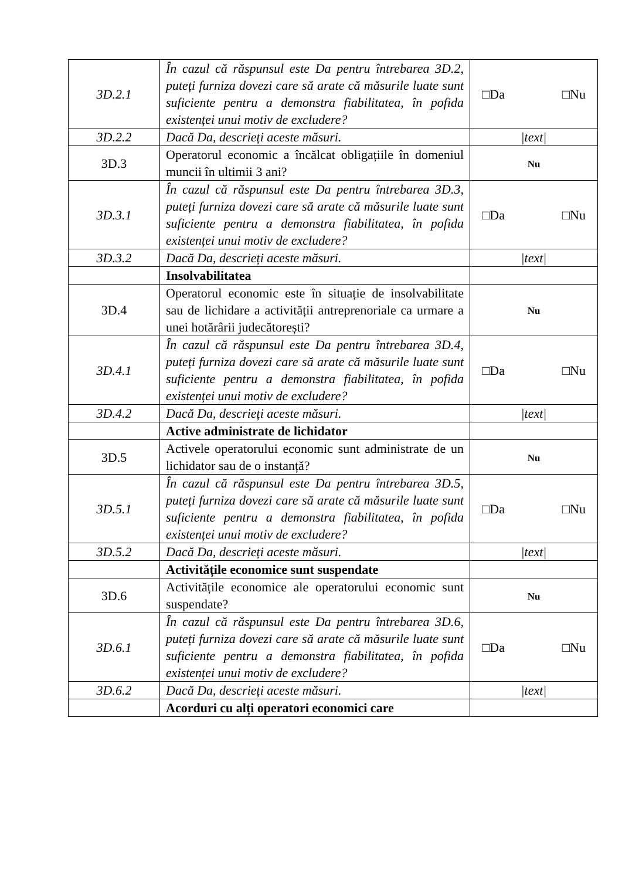| 3D.2.1 | În cazul că răspunsul este Da pentru întrebarea 3D.2, puteți furniza dovezi care să arate că măsurile luate sunt suficiente pentru a demonstra fiabilitatea, în pofida existenței unui motiv de excludere? | □Da □Nu |
| 3D.2.2 | Dacă Da, descrieți aceste măsuri. | /text/ |
| 3D.3 | Operatorul economic a încălcat obligațiile în domeniul muncii în ultimii 3 ani? | Nu |
| 3D.3.1 | În cazul că răspunsul este Da pentru întrebarea 3D.3, puteți furniza dovezi care să arate că măsurile luate sunt suficiente pentru a demonstra fiabilitatea, în pofida existenței unui motiv de excludere? | □Da □Nu |
| 3D.3.2 | Dacă Da, descrieți aceste măsuri. | /text/ |
| | Insolvabilitatea | |
| 3D.4 | Operatorul economic este în situație de insolvabilitate sau de lichidare a activității antreprenoriale ca urmare a unei hotărârii judecătorești? | Nu |
| 3D.4.1 | În cazul că răspunsul este Da pentru întrebarea 3D.4, puteți furniza dovezi care să arate că măsurile luate sunt suficiente pentru a demonstra fiabilitatea, în pofida existenței unui motiv de excludere? | □Da □Nu |
| 3D.4.2 | Dacă Da, descrieți aceste măsuri. | /text/ |
| | Active administrate de lichidator | |
| 3D.5 | Activele operatorului economic sunt administrate de un lichidator sau de o instanță? | Nu |
| 3D.5.1 | În cazul că răspunsul este Da pentru întrebarea 3D.5, puteți furniza dovezi care să arate că măsurile luate sunt suficiente pentru a demonstra fiabilitatea, în pofida existenței unui motiv de excludere? | □Da □Nu |
| 3D.5.2 | Dacă Da, descrieți aceste măsuri. | /text/ |
| | Activitățile economice sunt suspendate | |
| 3D.6 | Activitățile economice ale operatorului economic sunt suspendate? | Nu |
| 3D.6.1 | În cazul că răspunsul este Da pentru întrebarea 3D.6, puteți furniza dovezi care să arate că măsurile luate sunt suficiente pentru a demonstra fiabilitatea, în pofida existenței unui motiv de excludere? | □Da □Nu |
| 3D.6.2 | Dacă Da, descrieți aceste măsuri. | /text/ |
| | Acorduri cu alți operatori economici care | |